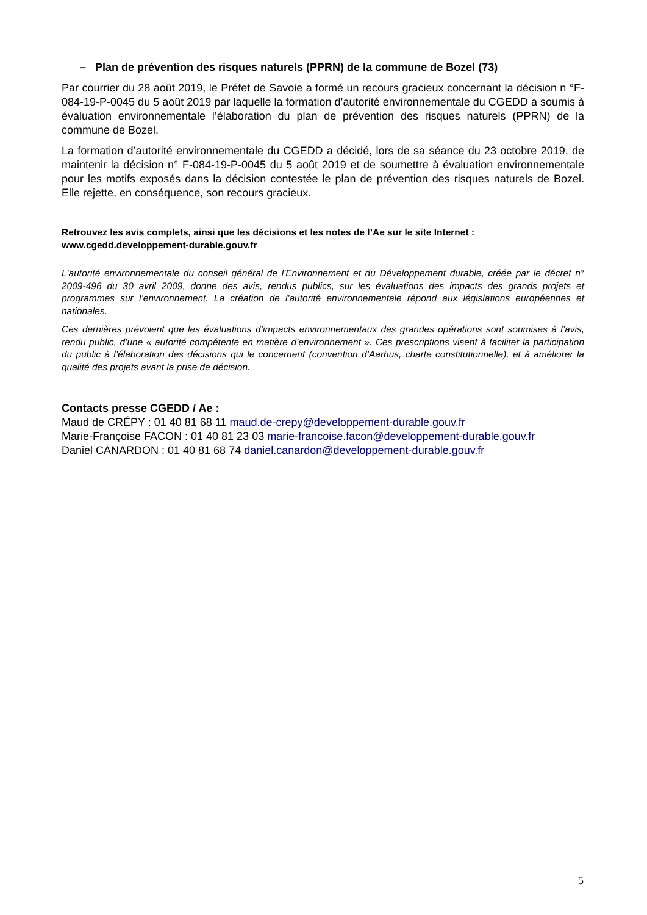– Plan de prévention des risques naturels (PPRN) de la commune de Bozel (73)
Par courrier du 28 août 2019, le Préfet de Savoie a formé un recours gracieux concernant la décision n °F-084-19-P-0045 du 5 août 2019 par laquelle la formation d’autorité environnementale du CGEDD a soumis à évaluation environnementale l’élaboration du plan de prévention des risques naturels (PPRN) de la commune de Bozel.
La formation d’autorité environnementale du CGEDD a décidé, lors de sa séance du 23 octobre 2019, de maintenir la décision n° F-084-19-P-0045 du 5 août 2019 et de soumettre à évaluation environnementale pour les motifs exposés dans la décision contestée le plan de prévention des risques naturels de Bozel. Elle rejette, en conséquence, son recours gracieux.
Retrouvez les avis complets, ainsi que les décisions et les notes de l’Ae sur le site Internet :
www.cgedd.developpement-durable.gouv.fr
L'autorité environnementale du conseil général de l'Environnement et du Développement durable, créée par le décret n° 2009-496 du 30 avril 2009, donne des avis, rendus publics, sur les évaluations des impacts des grands projets et programmes sur l’environnement. La création de l'autorité environnementale répond aux législations européennes et nationales.
Ces dernières prévoient que les évaluations d’impacts environnementaux des grandes opérations sont soumises à l’avis, rendu public, d’une « autorité compétente en matière d’environnement ». Ces prescriptions visent à faciliter la participation du public à l’élaboration des décisions qui le concernent (convention d’Aarhus, charte constitutionnelle), et à améliorer la qualité des projets avant la prise de décision.
Contacts presse CGEDD / Ae :
Maud de CRÉPY : 01 40 81 68 11 maud.de-crepy@developpement-durable.gouv.fr
Marie-Françoise FACON : 01 40 81 23 03 marie-francoise.facon@developpement-durable.gouv.fr
Daniel CANARDON : 01 40 81 68 74 daniel.canardon@developpement-durable.gouv.fr
5